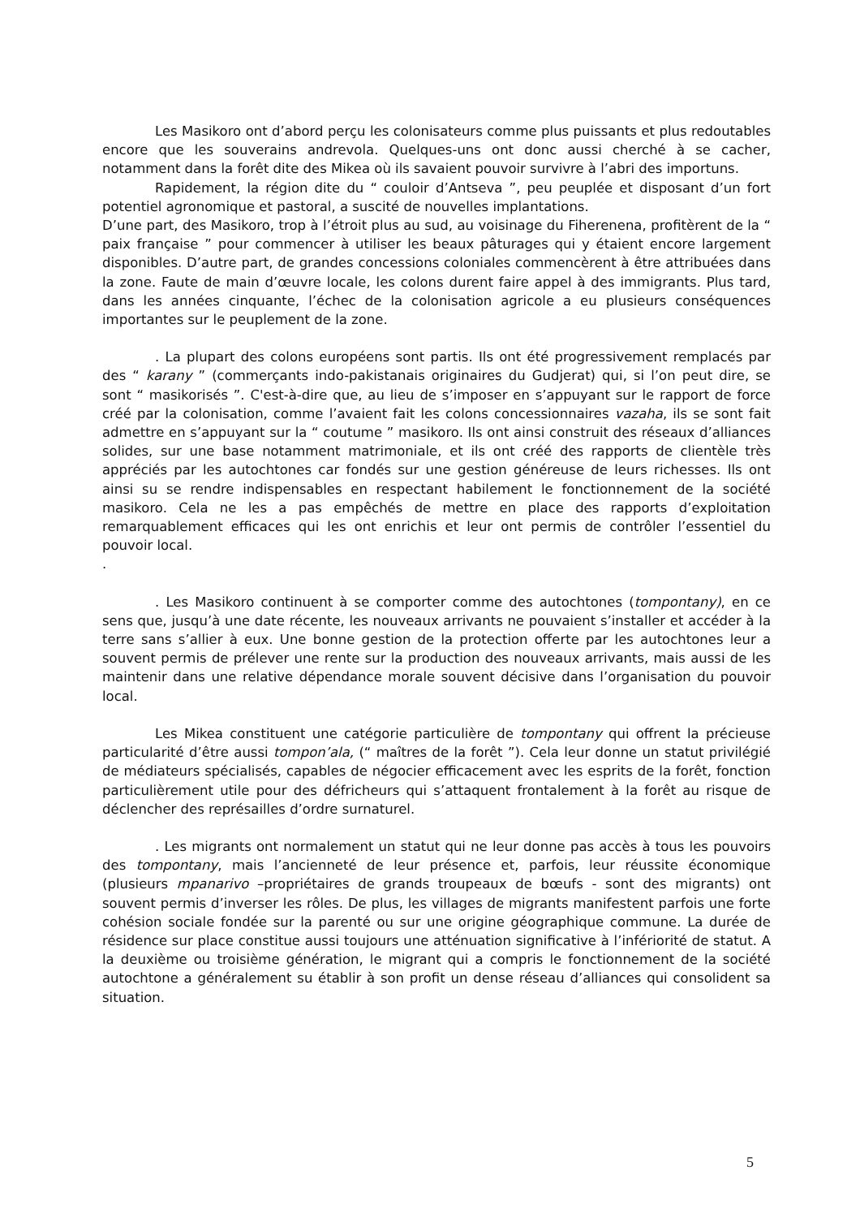Les Masikoro ont d’abord perçu les colonisateurs comme plus puissants et plus redoutables encore que les souverains andrevola. Quelques-uns ont donc aussi cherché à se cacher, notamment dans la forêt dite des Mikea où ils savaient pouvoir survivre à l’abri des importuns.
Rapidement, la région dite du “ couloir d’Antseva ”, peu peuplée et disposant d’un fort potentiel agronomique et pastoral, a suscité de nouvelles implantations.
D’une part, des Masikoro, trop à l’étroit plus au sud, au voisinage du Fiherenena, profitèrent de la “ paix française ” pour commencer à utiliser les beaux pâturages qui y étaient encore largement disponibles. D’autre part, de grandes concessions coloniales commencèrent à être attribuées dans la zone. Faute de main d’œuvre locale, les colons durent faire appel à des immigrants. Plus tard, dans les années cinquante, l’échec de la colonisation agricole a eu plusieurs conséquences importantes sur le peuplement de la zone.
. La plupart des colons européens sont partis. Ils ont été progressivement remplacés par des “ karany ” (commerçants indo-pakistanais originaires du Gudjerat) qui, si l’on peut dire, se sont “ masikorisés ”. C'est-à-dire que, au lieu de s’imposer en s’appuyant sur le rapport de force créé par la colonisation, comme l’avaient fait les colons concessionnaires vazaha, ils se sont fait admettre en s’appuyant sur la “ coutume ” masikoro. Ils ont ainsi construit des réseaux d’alliances solides, sur une base notamment matrimoniale, et ils ont créé des rapports de clientèle très appréciés par les autochtones car fondés sur une gestion généreuse de leurs richesses. Ils ont ainsi su se rendre indispensables en respectant habilement le fonctionnement de la société masikoro. Cela ne les a pas empêchés de mettre en place des rapports d’exploitation remarquablement efficaces qui les ont enrichis et leur ont permis de contrôler l’essentiel du pouvoir local.
.
. Les Masikoro continuent à se comporter comme des autochtones (tompontany), en ce sens que, jusqu’à une date récente, les nouveaux arrivants ne pouvaient s’installer et accéder à la terre sans s’allier à eux. Une bonne gestion de la protection offerte par les autochtones leur a souvent permis de prélever une rente sur la production des nouveaux arrivants, mais aussi de les maintenir dans une relative dépendance morale souvent décisive dans l’organisation du pouvoir local.
Les Mikea constituent une catégorie particulière de tompontany qui offrent la précieuse particularité d’être aussi tompon’ala, (“ maîtres de la forêt ”). Cela leur donne un statut privilégié de médiateurs spécialisés, capables de négocier efficacement avec les esprits de la forêt, fonction particulièrement utile pour des défricheurs qui s’attaquent frontalement à la forêt au risque de déclencher des représailles d’ordre surnaturel.
. Les migrants ont normalement un statut qui ne leur donne pas accès à tous les pouvoirs des tompontany, mais l’ancienneté de leur présence et, parfois, leur réussite économique (plusieurs mpanarivo –propriétaires de grands troupeaux de bœufs - sont des migrants) ont souvent permis d’inverser les rôles. De plus, les villages de migrants manifestent parfois une forte cohésion sociale fondée sur la parenté ou sur une origine géographique commune. La durée de résidence sur place constitue aussi toujours une atténuation significative à l’infériorité de statut. A la deuxième ou troisième génération, le migrant qui a compris le fonctionnement de la société autochtone a généralement su établir à son profit un dense réseau d’alliances qui consolident sa situation.
5